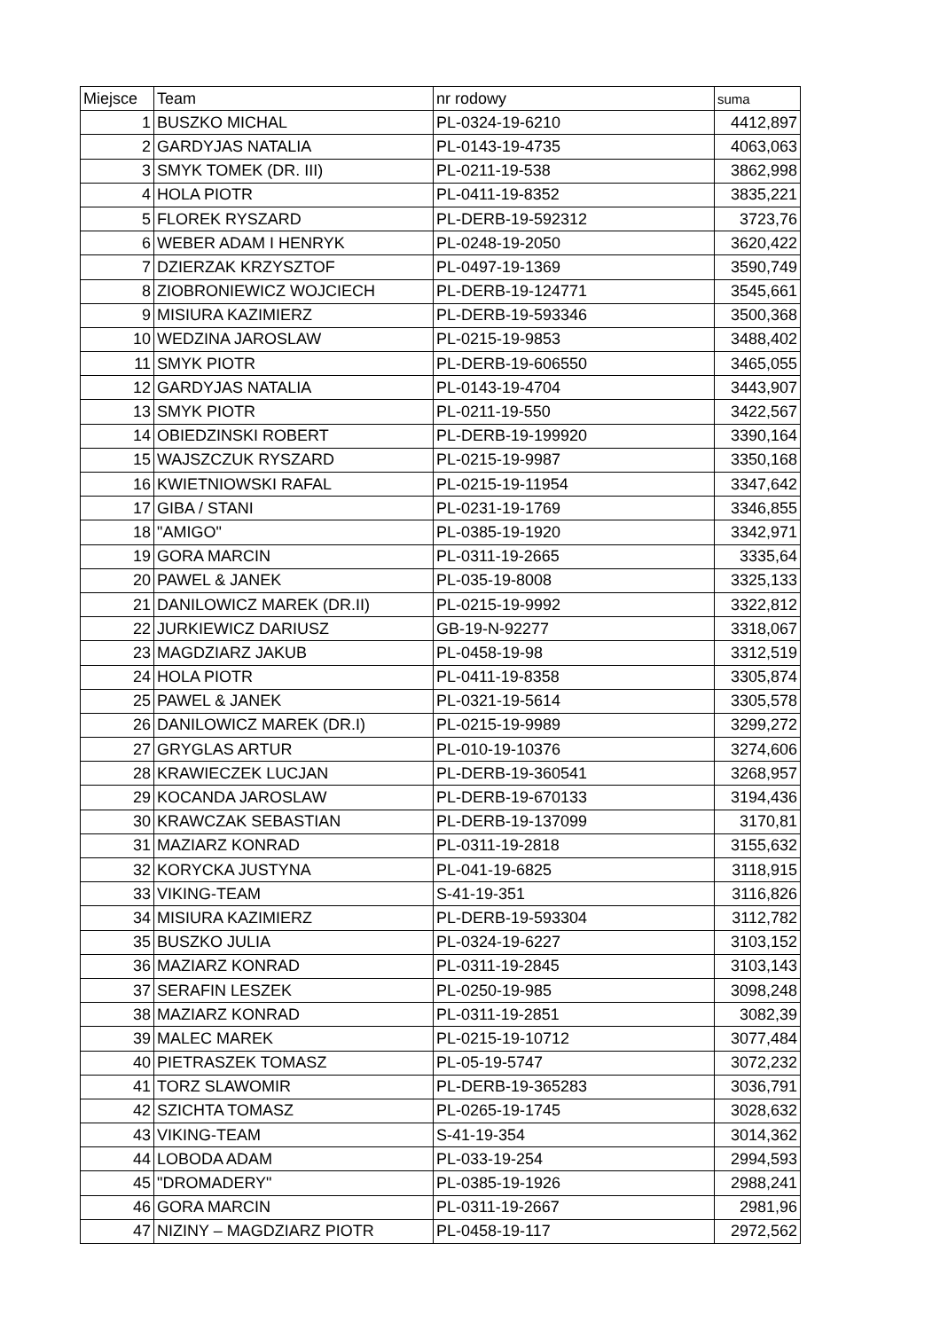| Miejsce | Team | nr rodowy | suma |
| --- | --- | --- | --- |
| 1 | BUSZKO MICHAL | PL-0324-19-6210 | 4412,897 |
| 2 | GARDYJAS NATALIA | PL-0143-19-4735 | 4063,063 |
| 3 | SMYK TOMEK (DR. III) | PL-0211-19-538 | 3862,998 |
| 4 | HOLA PIOTR | PL-0411-19-8352 | 3835,221 |
| 5 | FLOREK RYSZARD | PL-DERB-19-592312 | 3723,76 |
| 6 | WEBER ADAM I HENRYK | PL-0248-19-2050 | 3620,422 |
| 7 | DZIERZAK KRZYSZTOF | PL-0497-19-1369 | 3590,749 |
| 8 | ZIOBRONIEWICZ WOJCIECH | PL-DERB-19-124771 | 3545,661 |
| 9 | MISIURA KAZIMIERZ | PL-DERB-19-593346 | 3500,368 |
| 10 | WEDZINA JAROSLAW | PL-0215-19-9853 | 3488,402 |
| 11 | SMYK PIOTR | PL-DERB-19-606550 | 3465,055 |
| 12 | GARDYJAS NATALIA | PL-0143-19-4704 | 3443,907 |
| 13 | SMYK PIOTR | PL-0211-19-550 | 3422,567 |
| 14 | OBIEDZINSKI ROBERT | PL-DERB-19-199920 | 3390,164 |
| 15 | WAJSZCZUK RYSZARD | PL-0215-19-9987 | 3350,168 |
| 16 | KWIETNIOWSKI RAFAL | PL-0215-19-11954 | 3347,642 |
| 17 | GIBA / STANI | PL-0231-19-1769 | 3346,855 |
| 18 | "AMIGO" | PL-0385-19-1920 | 3342,971 |
| 19 | GORA MARCIN | PL-0311-19-2665 | 3335,64 |
| 20 | PAWEL & JANEK | PL-035-19-8008 | 3325,133 |
| 21 | DANILOWICZ MAREK (DR.II) | PL-0215-19-9992 | 3322,812 |
| 22 | JURKIEWICZ DARIUSZ | GB-19-N-92277 | 3318,067 |
| 23 | MAGDZIARZ JAKUB | PL-0458-19-98 | 3312,519 |
| 24 | HOLA PIOTR | PL-0411-19-8358 | 3305,874 |
| 25 | PAWEL & JANEK | PL-0321-19-5614 | 3305,578 |
| 26 | DANILOWICZ MAREK (DR.I) | PL-0215-19-9989 | 3299,272 |
| 27 | GRYGLAS ARTUR | PL-010-19-10376 | 3274,606 |
| 28 | KRAWIECZEK LUCJAN | PL-DERB-19-360541 | 3268,957 |
| 29 | KOCANDA JAROSLAW | PL-DERB-19-670133 | 3194,436 |
| 30 | KRAWCZAK SEBASTIAN | PL-DERB-19-137099 | 3170,81 |
| 31 | MAZIARZ KONRAD | PL-0311-19-2818 | 3155,632 |
| 32 | KORYCKA JUSTYNA | PL-041-19-6825 | 3118,915 |
| 33 | VIKING-TEAM | S-41-19-351 | 3116,826 |
| 34 | MISIURA KAZIMIERZ | PL-DERB-19-593304 | 3112,782 |
| 35 | BUSZKO JULIA | PL-0324-19-6227 | 3103,152 |
| 36 | MAZIARZ KONRAD | PL-0311-19-2845 | 3103,143 |
| 37 | SERAFIN LESZEK | PL-0250-19-985 | 3098,248 |
| 38 | MAZIARZ KONRAD | PL-0311-19-2851 | 3082,39 |
| 39 | MALEC MAREK | PL-0215-19-10712 | 3077,484 |
| 40 | PIETRASZEK TOMASZ | PL-05-19-5747 | 3072,232 |
| 41 | TORZ SLAWOMIR | PL-DERB-19-365283 | 3036,791 |
| 42 | SZICHTA TOMASZ | PL-0265-19-1745 | 3028,632 |
| 43 | VIKING-TEAM | S-41-19-354 | 3014,362 |
| 44 | LOBODA ADAM | PL-033-19-254 | 2994,593 |
| 45 | "DROMADERY" | PL-0385-19-1926 | 2988,241 |
| 46 | GORA MARCIN | PL-0311-19-2667 | 2981,96 |
| 47 | NIZINY – MAGDZIARZ PIOTR | PL-0458-19-117 | 2972,562 |